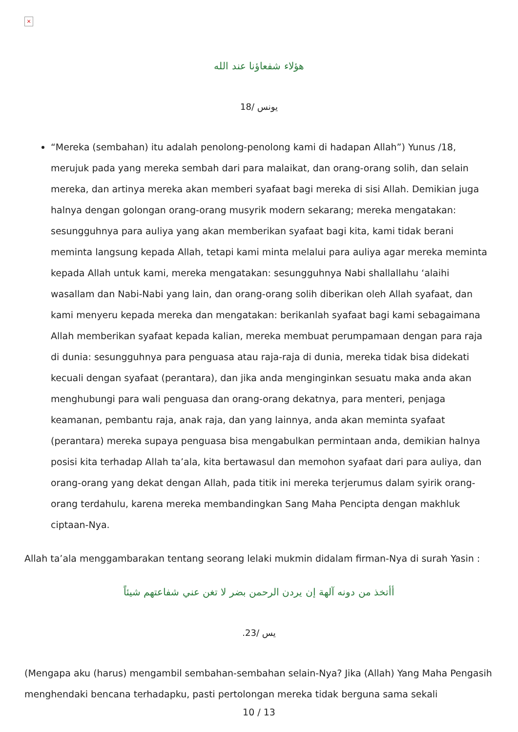×
هؤلاء شفعاؤنا عند الله
يونس /18
“Mereka (sembahan) itu adalah penolong-penolong kami di hadapan Allah”) Yunus /18, merujuk pada yang mereka sembah dari para malaikat, dan orang-orang solih, dan selain mereka, dan artinya mereka akan memberi syafaat bagi mereka di sisi Allah. Demikian juga halnya dengan golongan orang-orang musyrik modern sekarang; mereka mengatakan: sesungguhnya para auliya yang akan memberikan syafaat bagi kita, kami tidak berani meminta langsung kepada Allah, tetapi kami minta melalui para auliya agar mereka meminta kepada Allah untuk kami, mereka mengatakan: sesungguhnya Nabi shallallahu ‘alaihi wasallam dan Nabi-Nabi yang lain, dan orang-orang solih diberikan oleh Allah syafaat, dan kami menyeru kepada mereka dan mengatakan: berikanlah syafaat bagi kami sebagaimana Allah memberikan syafaat kepada kalian, mereka membuat perumpamaan dengan para raja di dunia: sesungguhnya para penguasa atau raja-raja di dunia, mereka tidak bisa didekati kecuali dengan syafaat (perantara), dan jika anda menginginkan sesuatu maka anda akan menghubungi para wali penguasa dan orang-orang dekatnya, para menteri, penjaga keamanan, pembantu raja, anak raja, dan yang lainnya, anda akan meminta syafaat (perantara) mereka supaya penguasa bisa mengabulkan permintaan anda, demikian halnya posisi kita terhadap Allah ta’ala, kita bertawasul dan memohon syafaat dari para auliya, dan orang-orang yang dekat dengan Allah, pada titik ini mereka terjerumus dalam syirik orang-orang terdahulu, karena mereka membandingkan Sang Maha Pencipta dengan makhluk ciptaan-Nya.
Allah ta’ala menggambarakan tentang seorang lelaki mukmin didalam firman-Nya di surah Yasin :
أأتخذ من دونه آلهة إن يردن الرحمن بضر لا تغن عني شفاعتهم شيئاً
يس /23.
(Mengapa aku (harus) mengambil sembahan-sembahan selain-Nya? Jika (Allah) Yang Maha Pengasih menghendaki bencana terhadapku, pasti pertolongan mereka tidak berguna sama sekali
10 / 13